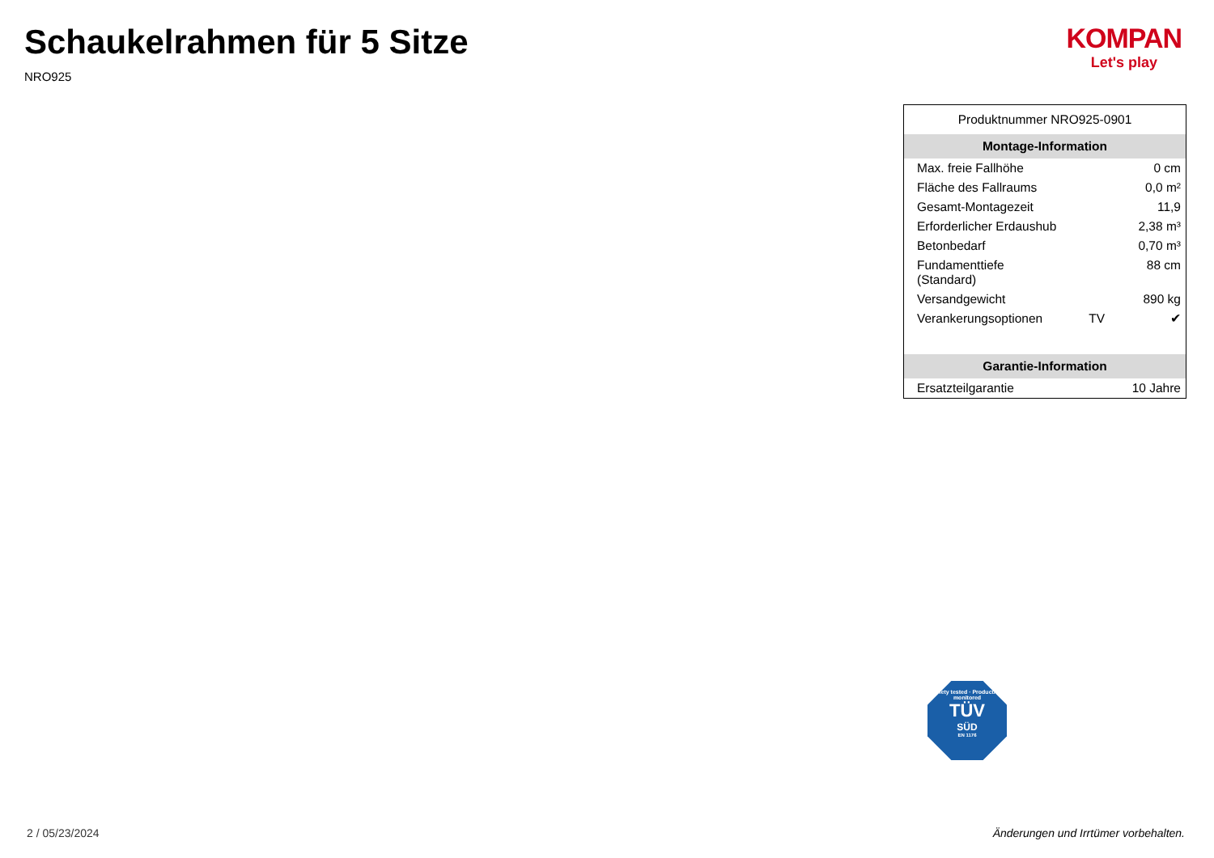Schaukelrahmen für 5 Sitze
NRO925
KOMPAN
Let's play
Produktnummer NRO925-0901
| Montage-Information | | |
| --- | --- | --- |
| Max. freie Fallhöhe | | 0 cm |
| Fläche des Fallraums | | 0,0 m² |
| Gesamt-Montagezeit | | 11,9 |
| Erforderlicher Erdaushub | | 2,38 m³ |
| Betonbedarf | | 0,70 m³ |
| Fundamenttiefe (Standard) | | 88 cm |
| Versandgewicht | | 890 kg |
| Verankerungsoptionen | TV | ✔ |
| Garantie-Information | | |
| Ersatzteilgarantie | | 10 Jahre |
Safety tested · Production monitored
TÜV
SÜD
EN 1176
2 / 05/23/2024
Änderungen und Irrtümer vorbehalten.